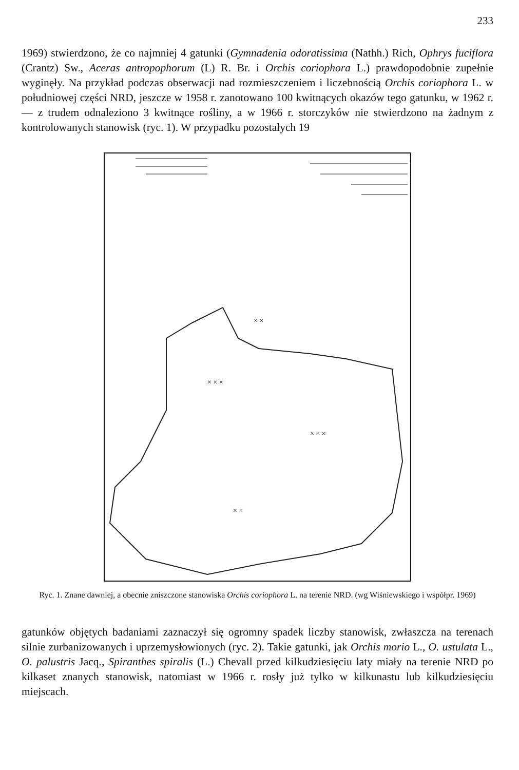233
1969) stwierdzono, że co najmniej 4 gatunki (Gymnadenia odoratissima (Nathh.) Rich, Ophrys fuciflora (Crantz) Sw., Aceras antropophorum (L) R. Br. i Orchis coriophora L.) prawdopodobnie zupełnie wyginęły. Na przykład podczas obserwacji nad rozmieszczeniem i liczebnością Orchis coriophora L. w południowej części NRD, jeszcze w 1958 r. zanotowano 100 kwitnących okazów tego gatunku, w 1962 r. — z trudem odnaleziono 3 kwitnące rośliny, a w 1966 r. storczyków nie stwierdzono na żadnym z kontrolowanych stanowisk (ryc. 1). W przypadku pozostałych 19
× ×
× × ×
× × ×
× ×
Ryc. 1. Znane dawniej, a obecnie zniszczone stanowiska Orchis coriophora L. na terenie NRD. (wg Wiśniewskiego i współpr. 1969)
gatunków objętych badaniami zaznaczył się ogromny spadek liczby stanowisk, zwłaszcza na terenach silnie zurbanizowanych i uprzemysłowionych (ryc. 2). Takie gatunki, jak Orchis morio L., O. ustulata L., O. palustris Jacq., Spiranthes spiralis (L.) Chevall przed kilkudziesięciu laty miały na terenie NRD po kilkaset znanych stanowisk, natomiast w 1966 r. rosły już tylko w kilkunastu lub kilkudziesięciu miejscach.